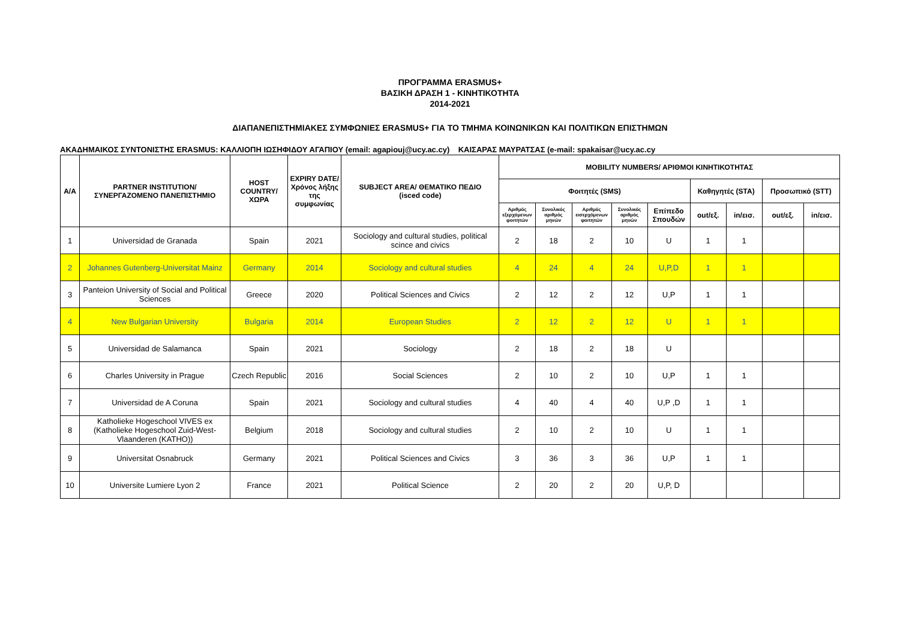ΠΡΟΓΡΑΜΜΑ ERASMUS+
ΒΑΣΙΚΗ ΔΡΑΣΗ 1 - ΚΙΝΗΤΙΚΟΤΗΤΑ
2014-2021
ΔΙΑΠΑΝΕΠΙΣΤΗΜΙΑΚΕΣ ΣΥΜΦΩΝΙΕΣ ERASMUS+ ΓΙΑ ΤΟ ΤΜΗΜΑ ΚΟΙΝΩΝΙΚΩΝ ΚΑΙ ΠΟΛΙΤΙΚΩΝ ΕΠΙΣΤΗΜΩΝ
ΑΚΑΔΗΜΑΙΚΟΣ ΣΥΝΤΟΝΙΣΤΗΣ ERASMUS: ΚΑΛΛΙΟΠΗ ΙΩΣΗΦΙΔΟΥ ΑΓΑΠΙΟΥ (email: agapiouj@ucy.ac.cy) ΚΑΙΣΑΡΑΣ ΜΑΥΡΑΤΣΑΣ (e-mail: spakaisar@ucy.ac.cy
| Α/Α | PARTNER INSTITUTION/ ΣΥΝΕΡΓΑΖΟΜΕΝΟ ΠΑΝΕΠΙΣΤΗΜΙΟ | HOST COUNTRY/ ΧΩΡΑ | EXPIRY DATE/ Χρόνος λήξης της συμφωνίας | SUBJECT AREA/ ΘΕΜΑΤΙΚΟ ΠΕΔΙΟ (isced code) | MOBILITY NUMBERS/ ΑΡΙΘΜΟΙ ΚΙΝΗΤΙΚΟΤΗΤΑΣ | | | | | | | | |
| --- | --- | --- | --- | --- | --- | --- | --- | --- | --- | --- | --- | --- | --- |
| | | | | | Φοιτητές (SMS) | | | | | Καθηγητές (STA) | | Προσωπικό (STT) | |
| | | | | | Αριθμός εξερχόμενων φοιτητών | Συνολικός αριθμός μηνών | Αριθμός εισερχόμενων φοιτητών | Συνολικός αριθμός μηνών | Επίπεδο Σπουδών | out/εξ. | in/εισ. | out/εξ. | in/εισ. |
| 1 | Universidad de Granada | Spain | 2021 | Sociology and cultural studies, political scince and civics | 2 | 18 | 2 | 10 | U | 1 | 1 | | |
| 2 | Johannes Gutenberg-Universitat Mainz | Germany | 2014 | Sociology and cultural studies | 4 | 24 | 4 | 24 | U,P,D | 1 | 1 | | |
| 3 | Panteion University of Social and Political Sciences | Greece | 2020 | Political Sciences and Civics | 2 | 12 | 2 | 12 | U,P | 1 | 1 | | |
| 4 | New Bulgarian University | Bulgaria | 2014 | European Studies | 2 | 12 | 2 | 12 | U | 1 | 1 | | |
| 5 | Universidad de Salamanca | Spain | 2021 | Sociology | 2 | 18 | 2 | 18 | U | | | | |
| 6 | Charles University in Prague | Czech Republic | 2016 | Social Sciences | 2 | 10 | 2 | 10 | U,P | 1 | 1 | | |
| 7 | Universidad de A Coruna | Spain | 2021 | Sociology and cultural studies | 4 | 40 | 4 | 40 | U,P ,D | 1 | 1 | | |
| 8 | Katholieke Hogeschool VIVES ex (Katholieke Hogeschool Zuid-West-Vlaanderen (KATHO)) | Belgium | 2018 | Sociology and cultural studies | 2 | 10 | 2 | 10 | U | 1 | 1 | | |
| 9 | Universitat Osnabruck | Germany | 2021 | Political Sciences and Civics | 3 | 36 | 3 | 36 | U,P | 1 | 1 | | |
| 10 | Universite Lumiere Lyon 2 | France | 2021 | Political Science | 2 | 20 | 2 | 20 | U,P, D | | | | |